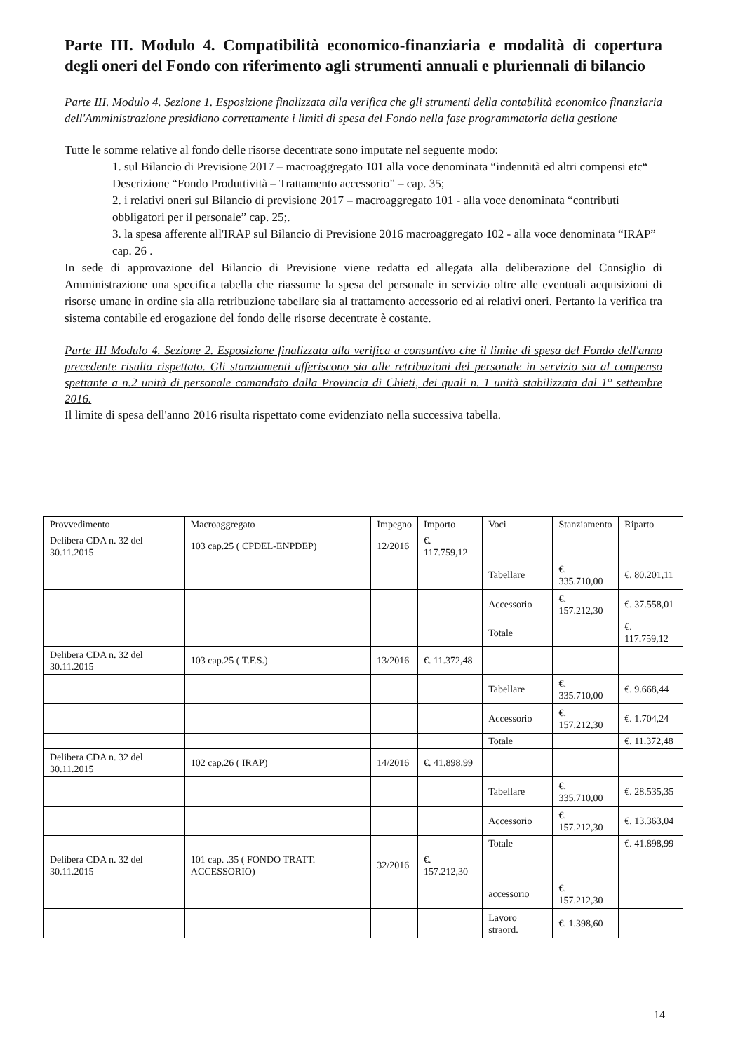Parte III. Modulo 4. Compatibilità economico-finanziaria e modalità di copertura degli oneri del Fondo con riferimento agli strumenti annuali e pluriennali di bilancio
Parte III. Modulo 4. Sezione 1. Esposizione finalizzata alla verifica che gli strumenti della contabilità economico finanziaria dell'Amministrazione presidiano correttamente i limiti di spesa del Fondo nella fase programmatoria della gestione
Tutte le somme relative al fondo delle risorse decentrate sono imputate nel seguente modo:
1. sul Bilancio di Previsione 2017 – macroaggregato 101 alla voce denominata “indennità ed altri compensi etc“ Descrizione “Fondo Produttività – Trattamento accessorio” – cap. 35;
2. i relativi oneri sul Bilancio di previsione 2017 – macroaggregato 101 - alla voce denominata “contributi obbligatori per il personale” cap. 25;.
3. la spesa afferente all'IRAP sul Bilancio di Previsione 2016 macroaggregato 102 - alla voce denominata “IRAP” cap. 26 .
In sede di approvazione del Bilancio di Previsione viene redatta ed allegata alla deliberazione del Consiglio di Amministrazione una specifica tabella che riassume la spesa del personale in servizio oltre alle eventuali acquisizioni di risorse umane in ordine sia alla retribuzione tabellare sia al trattamento accessorio ed ai relativi oneri. Pertanto la verifica tra sistema contabile ed erogazione del fondo delle risorse decentrate è costante.
Parte III Modulo 4. Sezione 2. Esposizione finalizzata alla verifica a consuntivo che il limite di spesa del Fondo dell'anno precedente risulta rispettato. Gli stanziamenti afferiscono sia alle retribuzioni del personale in servizio sia al compenso spettante a n.2 unità di personale comandato dalla Provincia di Chieti, dei quali n. 1 unità stabilizzata dal 1° settembre 2016.
Il limite di spesa dell'anno 2016 risulta rispettato come evidenziato nella successiva tabella.
| Provvedimento | Macroaggregato | Impegno | Importo | Voci | Stanziamento | Riparto |
| --- | --- | --- | --- | --- | --- | --- |
| Delibera CDA n. 32 del 30.11.2015 | 103 cap.25 ( CPDEL-ENPDEP) | 12/2016 | €. 117.759,12 | | | |
| | | | | Tabellare | €. 335.710,00 | €. 80.201,11 |
| | | | | Accessorio | €. 157.212,30 | €. 37.558,01 |
| | | | | Totale | | €. 117.759,12 |
| Delibera CDA n. 32 del 30.11.2015 | 103 cap.25 ( T.F.S.) | 13/2016 | €. 11.372,48 | | | |
| | | | | Tabellare | €. 335.710,00 | €. 9.668,44 |
| | | | | Accessorio | €. 157.212,30 | €. 1.704,24 |
| | | | | Totale | | €. 11.372,48 |
| Delibera CDA n. 32 del 30.11.2015 | 102 cap.26 ( IRAP) | 14/2016 | €. 41.898,99 | | | |
| | | | | Tabellare | €. 335.710,00 | €. 28.535,35 |
| | | | | Accessorio | €. 157.212,30 | €. 13.363,04 |
| | | | | Totale | | €. 41.898,99 |
| Delibera CDA n. 32 del 30.11.2015 | 101 cap. .35 ( FONDO TRATT. ACCESSORIO) | 32/2016 | €. 157.212,30 | | | |
| | | | | accessorio | €. 157.212,30 | |
| | | | | Lavoro straord. | €. 1.398,60 | |
14